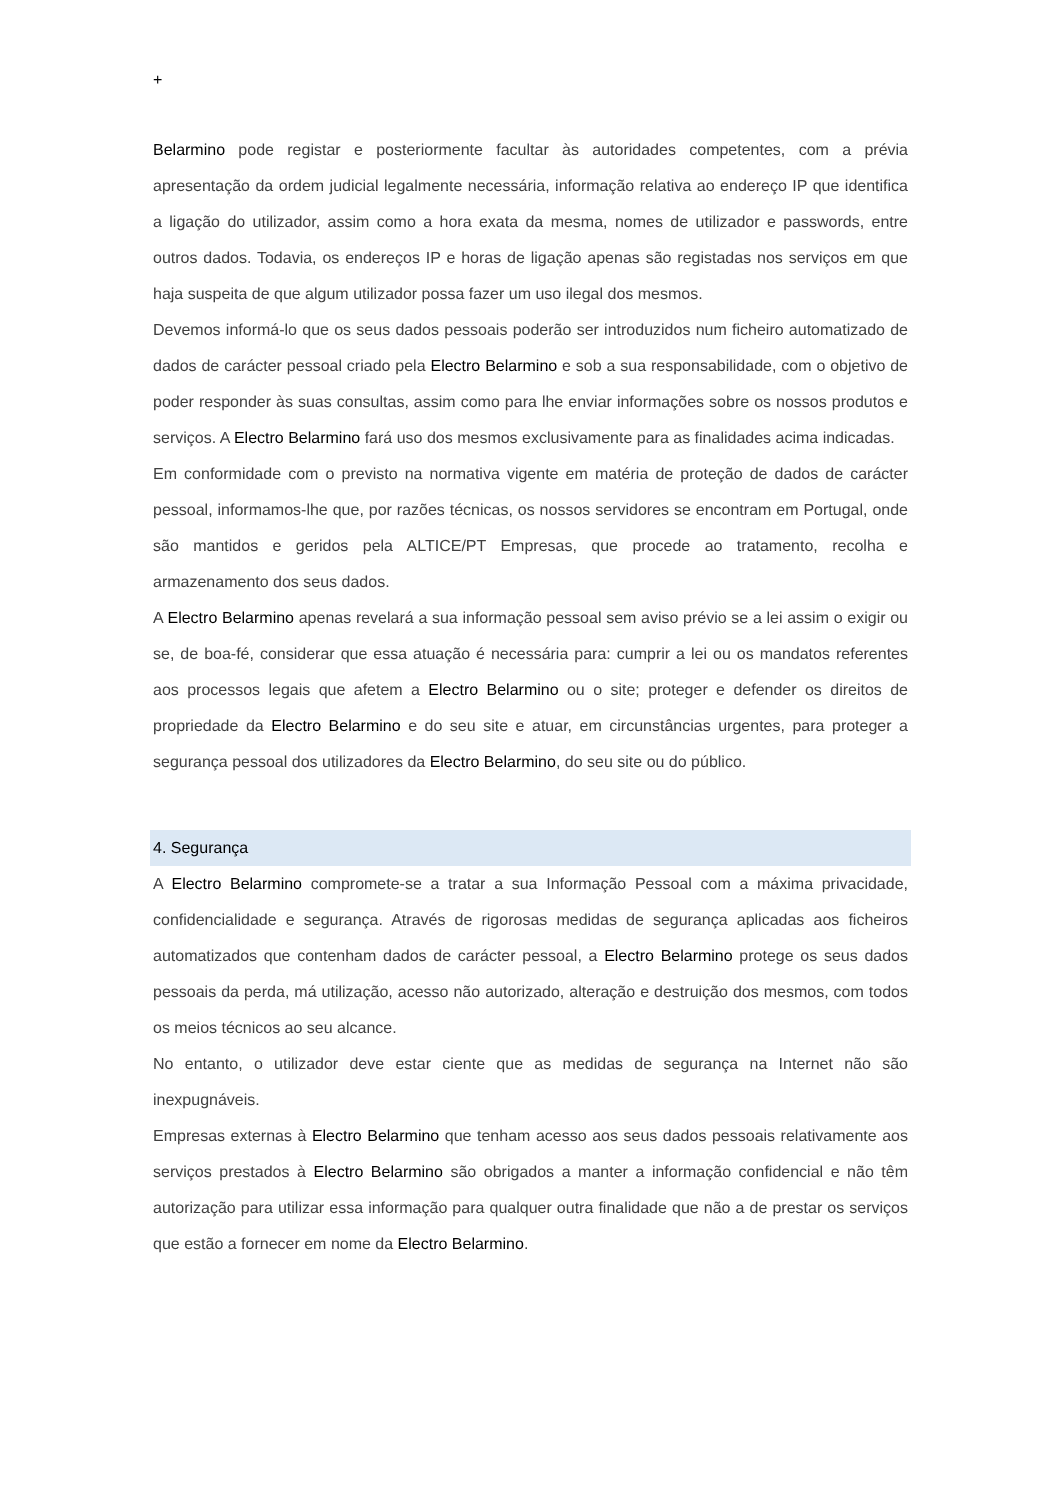+
Belarmino pode registar e posteriormente facultar às autoridades competentes, com a prévia apresentação da ordem judicial legalmente necessária, informação relativa ao endereço IP que identifica a ligação do utilizador, assim como a hora exata da mesma, nomes de utilizador e passwords, entre outros dados. Todavia, os endereços IP e horas de ligação apenas são registadas nos serviços em que haja suspeita de que algum utilizador possa fazer um uso ilegal dos mesmos.
Devemos informá-lo que os seus dados pessoais poderão ser introduzidos num ficheiro automatizado de dados de carácter pessoal criado pela Electro Belarmino e sob a sua responsabilidade, com o objetivo de poder responder às suas consultas, assim como para lhe enviar informações sobre os nossos produtos e serviços. A Electro Belarmino fará uso dos mesmos exclusivamente para as finalidades acima indicadas.
Em conformidade com o previsto na normativa vigente em matéria de proteção de dados de carácter pessoal, informamos-lhe que, por razões técnicas, os nossos servidores se encontram em Portugal, onde são mantidos e geridos pela ALTICE/PT Empresas, que procede ao tratamento, recolha e armazenamento dos seus dados.
A Electro Belarmino apenas revelará a sua informação pessoal sem aviso prévio se a lei assim o exigir ou se, de boa-fé, considerar que essa atuação é necessária para: cumprir a lei ou os mandatos referentes aos processos legais que afetem a Electro Belarmino ou o site; proteger e defender os direitos de propriedade da Electro Belarmino e do seu site e atuar, em circunstâncias urgentes, para proteger a segurança pessoal dos utilizadores da Electro Belarmino, do seu site ou do público.
4. Segurança
A Electro Belarmino compromete-se a tratar a sua Informação Pessoal com a máxima privacidade, confidencialidade e segurança. Através de rigorosas medidas de segurança aplicadas aos ficheiros automatizados que contenham dados de carácter pessoal, a Electro Belarmino protege os seus dados pessoais da perda, má utilização, acesso não autorizado, alteração e destruição dos mesmos, com todos os meios técnicos ao seu alcance.
No entanto, o utilizador deve estar ciente que as medidas de segurança na Internet não são inexpugnáveis.
Empresas externas à Electro Belarmino que tenham acesso aos seus dados pessoais relativamente aos serviços prestados à Electro Belarmino são obrigados a manter a informação confidencial e não têm autorização para utilizar essa informação para qualquer outra finalidade que não a de prestar os serviços que estão a fornecer em nome da Electro Belarmino.